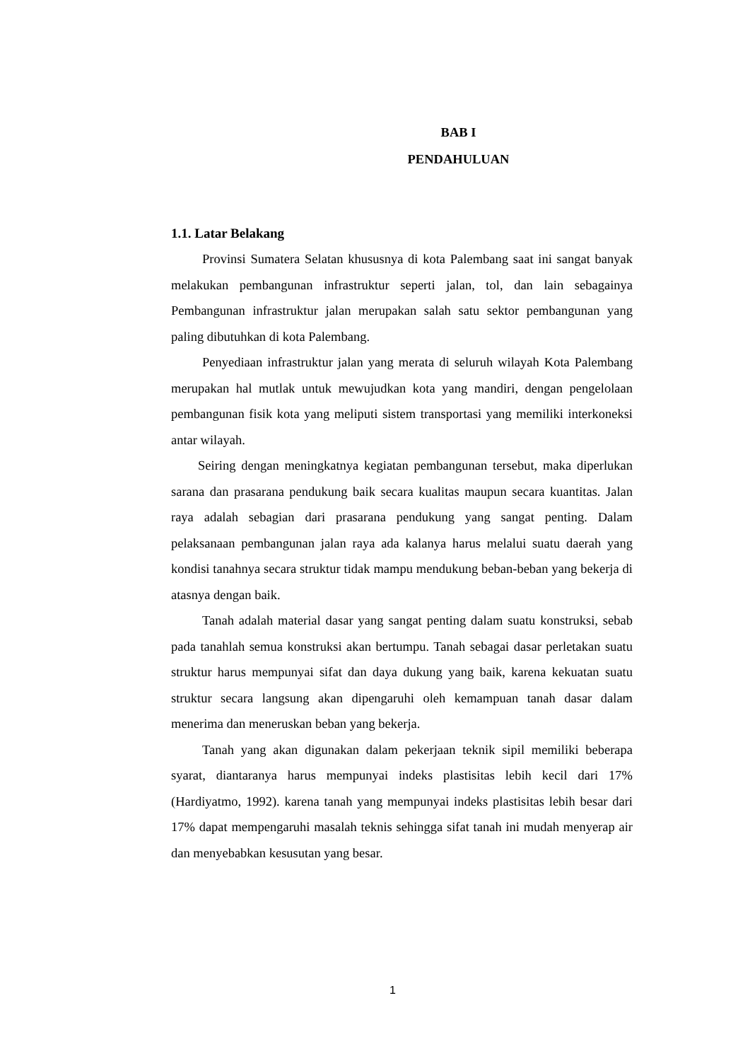BAB I
PENDAHULUAN
1.1. Latar Belakang
Provinsi Sumatera Selatan khususnya di kota Palembang saat ini sangat banyak melakukan pembangunan infrastruktur seperti jalan, tol, dan lain sebagainya Pembangunan infrastruktur jalan merupakan salah satu sektor pembangunan yang paling dibutuhkan di kota Palembang.
Penyediaan infrastruktur jalan yang merata di seluruh wilayah Kota Palembang merupakan hal mutlak untuk mewujudkan kota yang mandiri, dengan pengelolaan pembangunan fisik kota yang meliputi sistem transportasi yang memiliki interkoneksi antar wilayah.
Seiring dengan meningkatnya kegiatan pembangunan tersebut, maka diperlukan sarana dan prasarana pendukung baik secara kualitas maupun secara kuantitas. Jalan raya adalah sebagian dari prasarana pendukung yang sangat penting. Dalam pelaksanaan pembangunan jalan raya ada kalanya harus melalui suatu daerah yang kondisi tanahnya secara struktur tidak mampu mendukung beban-beban yang bekerja di atasnya dengan baik.
Tanah adalah material dasar yang sangat penting dalam suatu konstruksi, sebab pada tanahlah semua konstruksi akan bertumpu. Tanah sebagai dasar perletakan suatu struktur harus mempunyai sifat dan daya dukung yang baik, karena kekuatan suatu struktur secara langsung akan dipengaruhi oleh kemampuan tanah dasar dalam menerima dan meneruskan beban yang bekerja.
Tanah yang akan digunakan dalam pekerjaan teknik sipil memiliki beberapa syarat, diantaranya harus mempunyai indeks plastisitas lebih kecil dari 17% (Hardiyatmo, 1992). karena tanah yang mempunyai indeks plastisitas lebih besar dari 17% dapat mempengaruhi masalah teknis sehingga sifat tanah ini mudah menyerap air dan menyebabkan kesusutan yang besar.
1